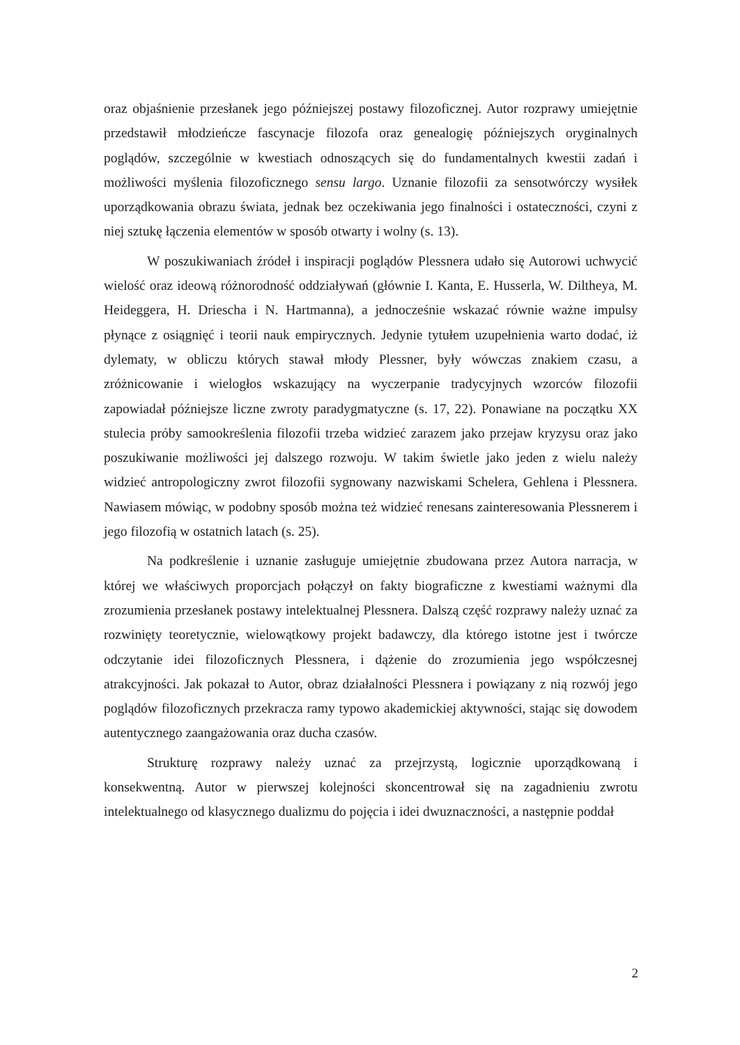oraz objaśnienie przesłanek jego późniejszej postawy filozoficznej. Autor rozprawy umiejętnie przedstawił młodzieńcze fascynacje filozofa oraz genealogię późniejszych oryginalnych poglądów, szczególnie w kwestiach odnoszących się do fundamentalnych kwestii zadań i możliwości myślenia filozoficznego sensu largo. Uznanie filozofii za sensotwórczy wysiłek uporządkowania obrazu świata, jednak bez oczekiwania jego finalności i ostateczności, czyni z niej sztukę łączenia elementów w sposób otwarty i wolny (s. 13).
W poszukiwaniach źródeł i inspiracji poglądów Plessnera udało się Autorowi uchwycić wielość oraz ideową różnorodność oddziaływań (głównie I. Kanta, E. Husserla, W. Diltheya, M. Heideggera, H. Driescha i N. Hartmanna), a jednocześnie wskazać równie ważne impulsy płynące z osiągnięć i teorii nauk empirycznych. Jedynie tytułem uzupełnienia warto dodać, iż dylematy, w obliczu których stawał młody Plessner, były wówczas znakiem czasu, a zróżnicowanie i wielogłos wskazujący na wyczerpanie tradycyjnych wzorców filozofii zapowiadał późniejsze liczne zwroty paradygmatyczne (s. 17, 22). Ponawiane na początku XX stulecia próby samookreślenia filozofii trzeba widzieć zarazem jako przejaw kryzysu oraz jako poszukiwanie możliwości jej dalszego rozwoju. W takim świetle jako jeden z wielu należy widzieć antropologiczny zwrot filozofii sygnowany nazwiskami Schelera, Gehlena i Plessnera. Nawiasem mówiąc, w podobny sposób można też widzieć renesans zainteresowania Plessnerem i jego filozofią w ostatnich latach (s. 25).
Na podkreślenie i uznanie zasługuje umiejętnie zbudowana przez Autora narracja, w której we właściwych proporcjach połączył on fakty biograficzne z kwestiami ważnymi dla zrozumienia przesłanek postawy intelektualnej Plessnera. Dalszą część rozprawy należy uznać za rozwinięty teoretycznie, wielowątkowy projekt badawczy, dla którego istotne jest i twórcze odczytanie idei filozoficznych Plessnera, i dążenie do zrozumienia jego współczesnej atrakcyjności. Jak pokazał to Autor, obraz działalności Plessnera i powiązany z nią rozwój jego poglądów filozoficznych przekracza ramy typowo akademickiej aktywności, stając się dowodem autentycznego zaangażowania oraz ducha czasów.
Strukturę rozprawy należy uznać za przejrzystą, logicznie uporządkowaną i konsekwentną. Autor w pierwszej kolejności skoncentrował się na zagadnieniu zwrotu intelektualnego od klasycznego dualizmu do pojęcia i idei dwuznaczności, a następnie poddał
2